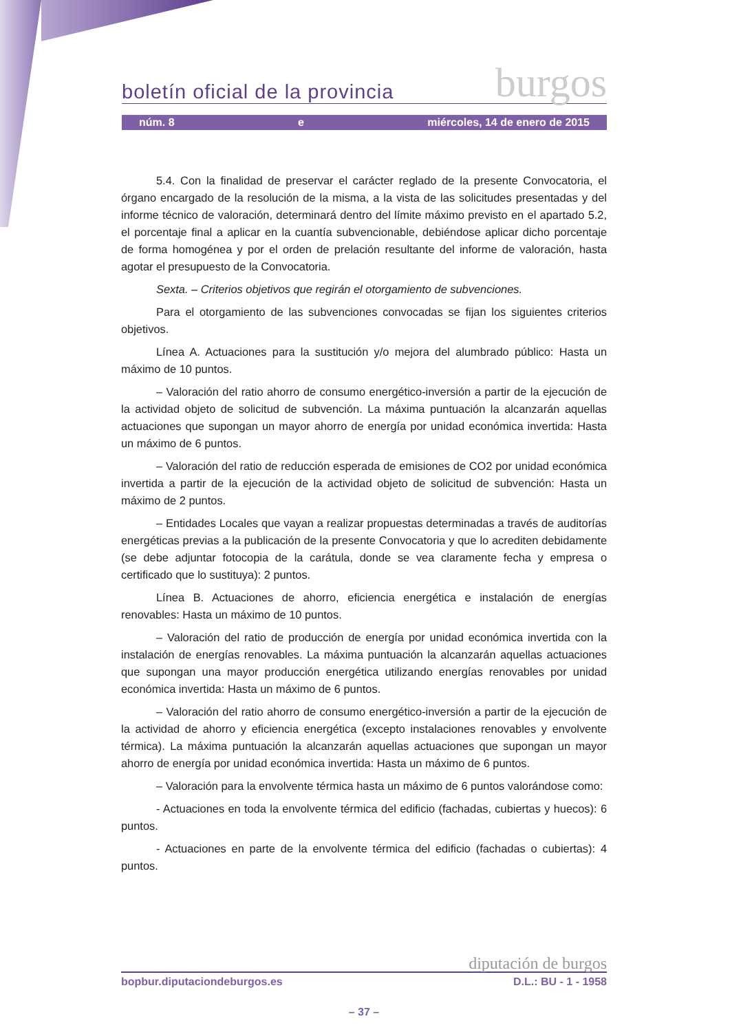boletín oficial de la provincia burgos
núm. 8 e miércoles, 14 de enero de 2015
5.4. Con la finalidad de preservar el carácter reglado de la presente Convocatoria, el órgano encargado de la resolución de la misma, a la vista de las solicitudes presentadas y del informe técnico de valoración, determinará dentro del límite máximo previsto en el apartado 5.2, el porcentaje final a aplicar en la cuantía subvencionable, debiéndose aplicar dicho porcentaje de forma homogénea y por el orden de prelación resultante del informe de valoración, hasta agotar el presupuesto de la Convocatoria.
Sexta. – Criterios objetivos que regirán el otorgamiento de subvenciones.
Para el otorgamiento de las subvenciones convocadas se fijan los siguientes criterios objetivos.
Línea A. Actuaciones para la sustitución y/o mejora del alumbrado público: Hasta un máximo de 10 puntos.
– Valoración del ratio ahorro de consumo energético-inversión a partir de la ejecución de la actividad objeto de solicitud de subvención. La máxima puntuación la alcanzarán aquellas actuaciones que supongan un mayor ahorro de energía por unidad económica invertida: Hasta un máximo de 6 puntos.
– Valoración del ratio de reducción esperada de emisiones de CO2 por unidad económica invertida a partir de la ejecución de la actividad objeto de solicitud de subvención: Hasta un máximo de 2 puntos.
– Entidades Locales que vayan a realizar propuestas determinadas a través de auditorías energéticas previas a la publicación de la presente Convocatoria y que lo acrediten debidamente (se debe adjuntar fotocopia de la carátula, donde se vea claramente fecha y empresa o certificado que lo sustituya): 2 puntos.
Línea B. Actuaciones de ahorro, eficiencia energética e instalación de energías renovables: Hasta un máximo de 10 puntos.
– Valoración del ratio de producción de energía por unidad económica invertida con la instalación de energías renovables. La máxima puntuación la alcanzarán aquellas actuaciones que supongan una mayor producción energética utilizando energías renovables por unidad económica invertida: Hasta un máximo de 6 puntos.
– Valoración del ratio ahorro de consumo energético-inversión a partir de la ejecución de la actividad de ahorro y eficiencia energética (excepto instalaciones renovables y envolvente térmica). La máxima puntuación la alcanzarán aquellas actuaciones que supongan un mayor ahorro de energía por unidad económica invertida: Hasta un máximo de 6 puntos.
– Valoración para la envolvente térmica hasta un máximo de 6 puntos valorándose como:
- Actuaciones en toda la envolvente térmica del edificio (fachadas, cubiertas y huecos): 6 puntos.
- Actuaciones en parte de la envolvente térmica del edificio (fachadas o cubiertas): 4 puntos.
diputación de burgos
bopbur.diputaciondeburgos.es D.L.: BU - 1 - 1958
– 37 –